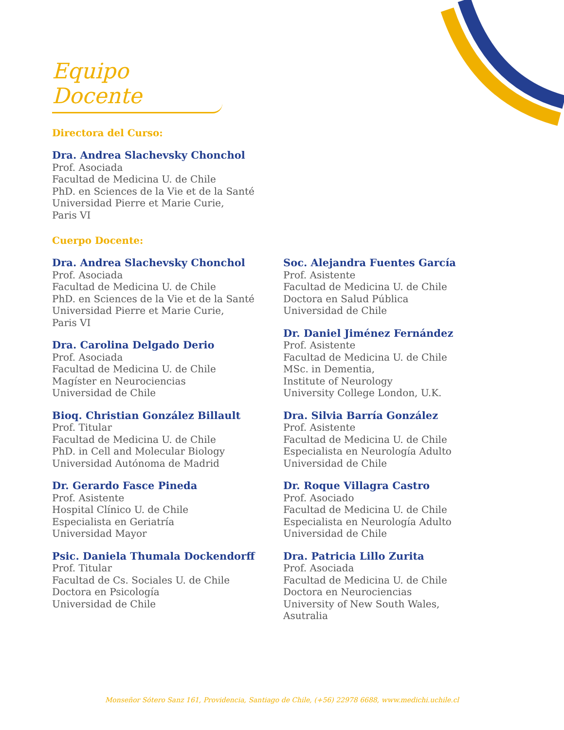Equipo Docente
Directora del Curso:
Dra. Andrea Slachevsky Chonchol
Prof. Asociada
Facultad de Medicina U. de Chile
PhD. en Sciences de la Vie et de la Santé
Universidad Pierre et Marie Curie,
Paris VI
Cuerpo Docente:
Dra. Andrea Slachevsky Chonchol
Prof. Asociada
Facultad de Medicina U. de Chile
PhD. en Sciences de la Vie et de la Santé
Universidad Pierre et Marie Curie,
Paris VI
Dra. Carolina Delgado Derio
Prof. Asociada
Facultad de Medicina U. de Chile
Magíster en Neurociencias
Universidad de Chile
Bioq. Christian González Billault
Prof. Titular
Facultad de Medicina U. de Chile
PhD. in Cell and Molecular Biology
Universidad Autónoma de Madrid
Dr. Gerardo Fasce Pineda
Prof. Asistente
Hospital Clínico U. de Chile
Especialista en Geriatría
Universidad Mayor
Psic. Daniela Thumala Dockendorff
Prof. Titular
Facultad de Cs. Sociales U. de Chile
Doctora en Psicología
Universidad de Chile
Soc. Alejandra Fuentes García
Prof. Asistente
Facultad de Medicina U. de Chile
Doctora en Salud Pública
Universidad de Chile
Dr. Daniel Jiménez Fernández
Prof. Asistente
Facultad de Medicina U. de Chile
MSc. in Dementia,
Institute of Neurology
University College London, U.K.
Dra. Silvia Barría González
Prof. Asistente
Facultad de Medicina U. de Chile
Especialista en Neurología Adulto
Universidad de Chile
Dr. Roque Villagra Castro
Prof. Asociado
Facultad de Medicina U. de Chile
Especialista en Neurología Adulto
Universidad de Chile
Dra. Patricia Lillo Zurita
Prof. Asociada
Facultad de Medicina U. de Chile
Doctora en Neurociencias
University of New South Wales,
Asutralia
Monseñor Sótero Sanz 161, Providencia, Santiago de Chile, (+56) 22978 6688, www.medichi.uchile.cl